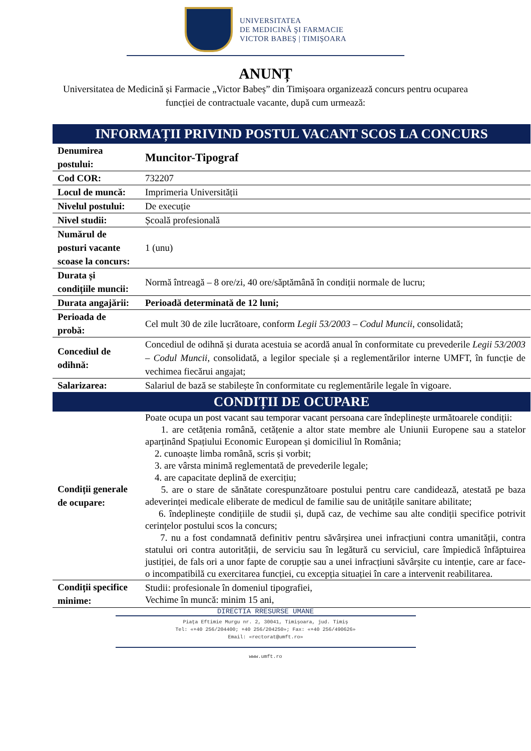UNIVERSITATEA
DE MEDICINĂ ŞI FARMACIE
VICTOR BABEŞ | TIMIŞOARA
ANUNȚ
Universitatea de Medicină și Farmacie „Victor Babeș” din Timișoara organizează concurs pentru ocuparea funcției de contractuale vacante, după cum urmează:
| INFORMAȚII PRIVIND POSTUL VACANT SCOS LA CONCURS | |
| --- | --- |
| Denumirea postului: | Muncitor-Tipograf |
| Cod COR: | 732207 |
| Locul de muncă: | Imprimeria Universității |
| Nivelul postului: | De execuție |
| Nivel studii: | Școală profesională |
| Numărul de posturi vacante scoase la concurs: | 1 (unu) |
| Durata și condițiile muncii: | Normă întreagă – 8 ore/zi, 40 ore/săptămână în condiții normale de lucru; |
| Durata angajării: | Perioadă determinată de 12 luni; |
| Perioada de probă: | Cel mult 30 de zile lucrătoare, conform Legii 53/2003 – Codul Muncii , consolidată; |
| Concediul de odihnă: | Concediul de odihnă și durata acestuia se acordă anual în conformitate cu prevederile Legii 53/2003 – Codul Muncii , consolidată, a legilor speciale și a reglementărilor interne UMFT, în funcție de vechimea fiecărui angajat; |
| Salarizarea: | Salariul de bază se stabilește în conformitate cu reglementările legale în vigoare. |
| CONDIȚII DE OCUPARE | |
| Condiții generale de ocupare: | Poate ocupa un post vacant sau temporar vacant persoana care îndeplinește următoarele condiții: 1. are cetățenia română, cetățenie a altor state membre ale Uniunii Europene sau a statelor aparținând Spațiului Economic European și domiciliul în România; 2. cunoaște limba română, scris și vorbit; 3. are vârsta minimă reglementată de prevederile legale; 4. are capacitate deplină de exercițiu; 5. are o stare de sănătate corespunzătoare postului pentru care candidează, atestată pe baza adeverinței medicale eliberate de medicul de familie sau de unitățile sanitare abilitate; 6. îndeplinește condițiile de studii și, după caz, de vechime sau alte condiții specifice potrivit cerințelor postului scos la concurs; 7. nu a fost condamnată definitiv pentru săvârșirea unei infracțiuni contra umanității, contra statului ori contra autorității, de serviciu sau în legătură cu serviciul, care împiedică înfăptuirea justiției, de fals ori a unor fapte de corupție sau a unei infracțiuni săvârșite cu intenție, care ar face-o incompatibilă cu exercitarea funcției, cu excepția situației în care a intervenit reabilitarea. |
| Condiții specifice minime: | Studii: profesionale în domeniul tipografiei, Vechime în muncă: minim 15 ani, |
DIRECTIA RRESURSE UMANE
Piața Eftimie Murgu nr. 2, 30041, Timișoara, jud. Timiș
Tel: «+40 256/204400; +40 256/204250»; Fax: «+40 256/490626»
Email: «rectorat@umft.ro»
www.umft.ro